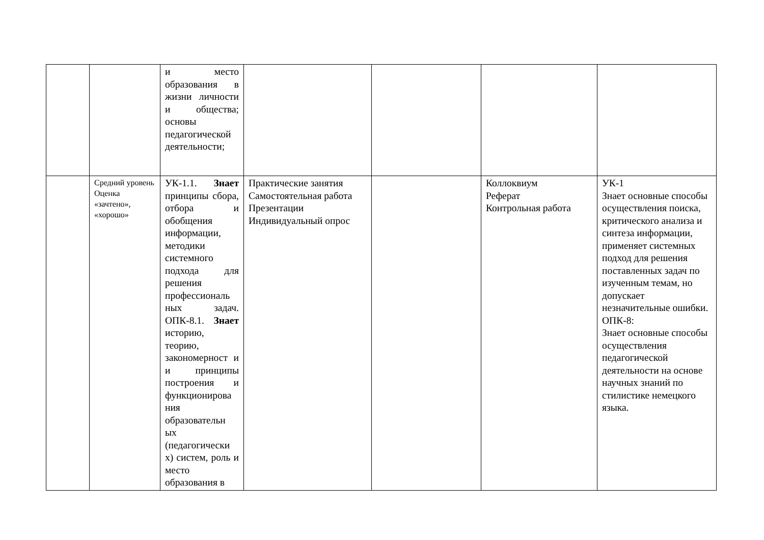| | | и место образования в жизни личности и общества; основы педагогической деятельности; | | | | |
| | Средний уровень Оценка «зачтено», «хорошо» | УК-1.1. Знает принципы сбора, отбора и обобщения информации, методики системного подхода для решения профессиональ ных задач. ОПК-8.1. Знает историю, теорию, закономерност и и принципы построения и функционирова ния образовательн ых (педагогически х) систем, роль и место образования в | Практические занятия Самостоятельная работа Презентации Индивидуальный опрос | | Коллоквиум Реферат Контрольная работа | УК-1 Знает основные способы осуществления поиска, критического анализа и синтеза информации, применяет системных подход для решения поставленных задач по изученным темам, но допускает незначительные ошибки. ОПК-8: Знает основные способы осуществления педагогической деятельности на основе научных знаний по стилистике немецкого языка. |